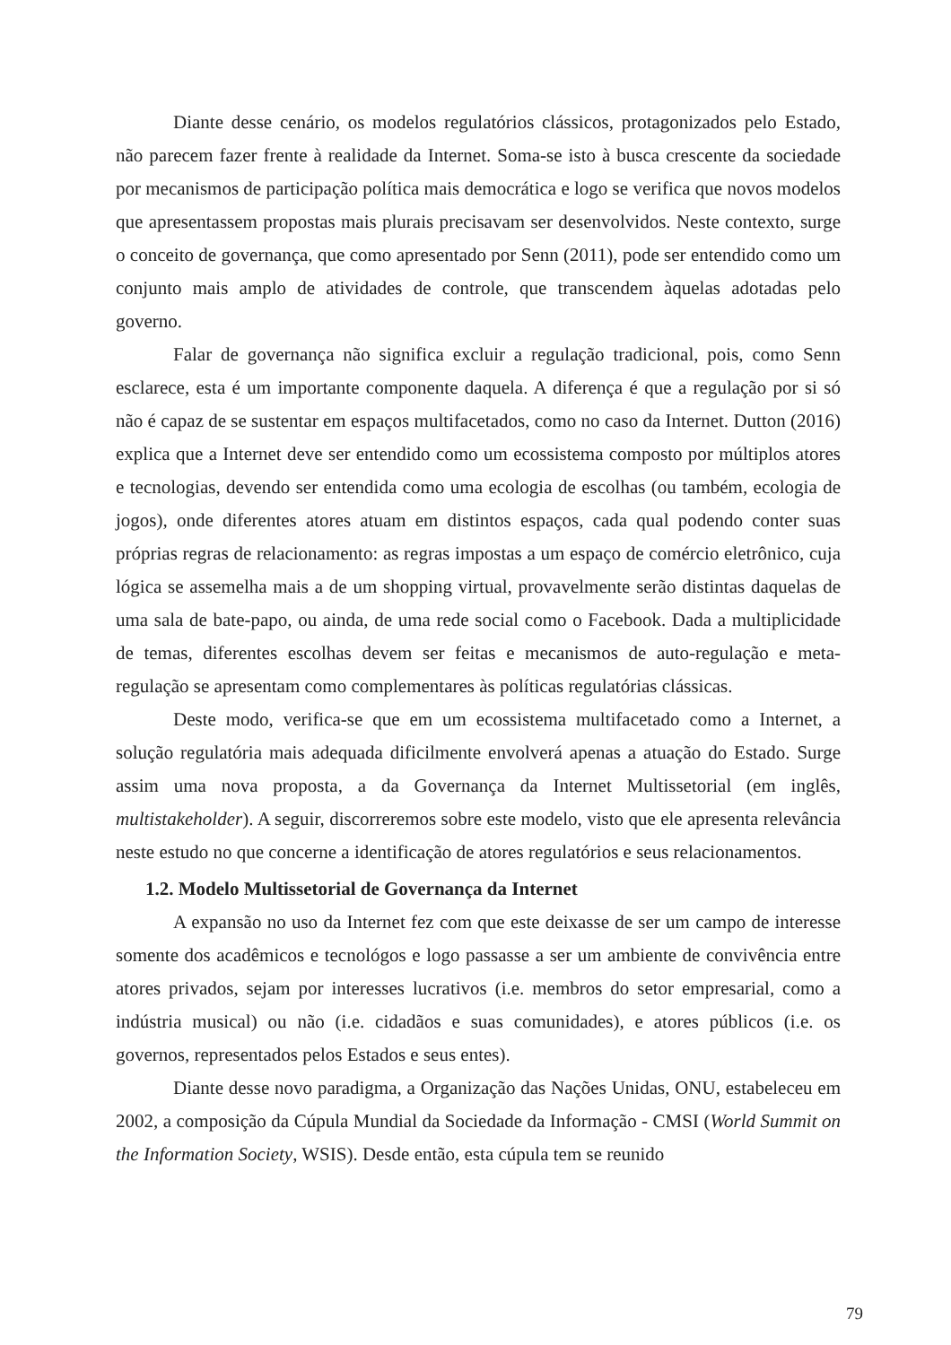Diante desse cenário, os modelos regulatórios clássicos, protagonizados pelo Estado, não parecem fazer frente à realidade da Internet. Soma-se isto à busca crescente da sociedade por mecanismos de participação política mais democrática e logo se verifica que novos modelos que apresentassem propostas mais plurais precisavam ser desenvolvidos. Neste contexto, surge o conceito de governança, que como apresentado por Senn (2011), pode ser entendido como um conjunto mais amplo de atividades de controle, que transcendem àquelas adotadas pelo governo.
Falar de governança não significa excluir a regulação tradicional, pois, como Senn esclarece, esta é um importante componente daquela. A diferença é que a regulação por si só não é capaz de se sustentar em espaços multifacetados, como no caso da Internet. Dutton (2016) explica que a Internet deve ser entendido como um ecossistema composto por múltiplos atores e tecnologias, devendo ser entendida como uma ecologia de escolhas (ou também, ecologia de jogos), onde diferentes atores atuam em distintos espaços, cada qual podendo conter suas próprias regras de relacionamento: as regras impostas a um espaço de comércio eletrônico, cuja lógica se assemelha mais a de um shopping virtual, provavelmente serão distintas daquelas de uma sala de bate-papo, ou ainda, de uma rede social como o Facebook. Dada a multiplicidade de temas, diferentes escolhas devem ser feitas e mecanismos de auto-regulação e meta-regulação se apresentam como complementares às políticas regulatórias clássicas.
Deste modo, verifica-se que em um ecossistema multifacetado como a Internet, a solução regulatória mais adequada dificilmente envolverá apenas a atuação do Estado. Surge assim uma nova proposta, a da Governança da Internet Multissetorial (em inglês, multistakeholder). A seguir, discorreremos sobre este modelo, visto que ele apresenta relevância neste estudo no que concerne a identificação de atores regulatórios e seus relacionamentos.
1.2. Modelo Multissetorial de Governança da Internet
A expansão no uso da Internet fez com que este deixasse de ser um campo de interesse somente dos acadêmicos e tecnológos e logo passasse a ser um ambiente de convivência entre atores privados, sejam por interesses lucrativos (i.e. membros do setor empresarial, como a indústria musical) ou não (i.e. cidadãos e suas comunidades), e atores públicos (i.e. os governos, representados pelos Estados e seus entes).
Diante desse novo paradigma, a Organização das Nações Unidas, ONU, estabeleceu em 2002, a composição da Cúpula Mundial da Sociedade da Informação - CMSI (World Summit on the Information Society, WSIS). Desde então, esta cúpula tem se reunido
79